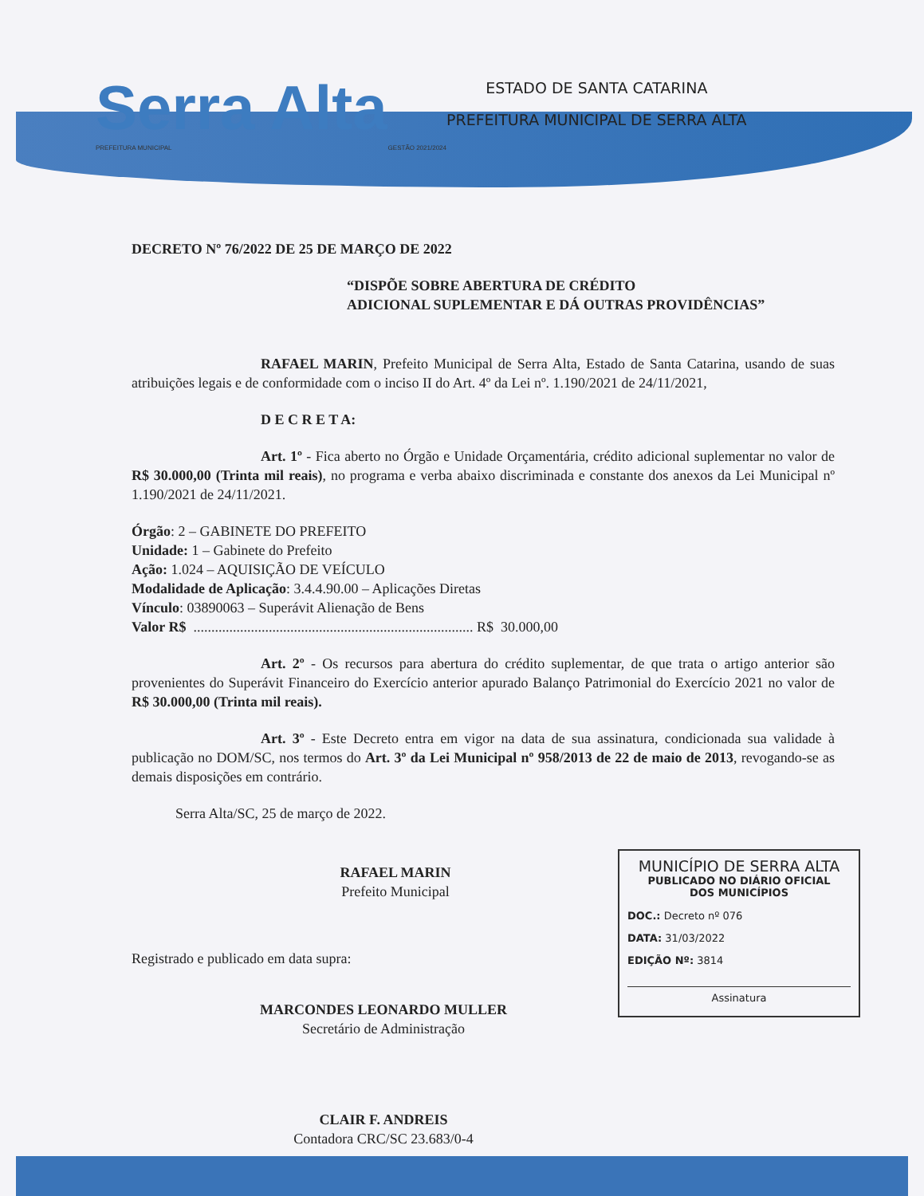Serra Alta
PREFEITURA MUNICIPAL GESTÃO 2021/2024
ESTADO DE SANTA CATARINA
PREFEITURA MUNICIPAL DE SERRA ALTA
DECRETO Nº 76/2022 DE 25 DE MARÇO DE 2022
“DISPÕE SOBRE ABERTURA DE CRÉDITO
ADICIONAL SUPLEMENTAR E DÁ OUTRAS PROVIDÊNCIAS”
RAFAEL MARIN, Prefeito Municipal de Serra Alta, Estado de Santa Catarina, usando de suas atribuições legais e de conformidade com o inciso II do Art. 4º da Lei nº. 1.190/2021 de 24/11/2021,
D E C R E T A:
Art. 1º - Fica aberto no Órgão e Unidade Orçamentária, crédito adicional suplementar no valor de R$ 30.000,00 (Trinta mil reais), no programa e verba abaixo discriminada e constante dos anexos da Lei Municipal nº 1.190/2021 de 24/11/2021.
Órgão: 2 – GABINETE DO PREFEITO
Unidade: 1 – Gabinete do Prefeito
Ação: 1.024 – AQUISIÇÃO DE VEÍCULO
Modalidade de Aplicação: 3.4.4.90.00 – Aplicações Diretas
Vínculo: 03890063 – Superávit Alienação de Bens
Valor R$ .............................................................................. R$ 30.000,00
Art. 2º - Os recursos para abertura do crédito suplementar, de que trata o artigo anterior são provenientes do Superávit Financeiro do Exercício anterior apurado Balanço Patrimonial do Exercício 2021 no valor de R$ 30.000,00 (Trinta mil reais).
Art. 3º - Este Decreto entra em vigor na data de sua assinatura, condicionada sua validade à publicação no DOM/SC, nos termos do Art. 3º da Lei Municipal nº 958/2013 de 22 de maio de 2013, revogando-se as demais disposições em contrário.
Serra Alta/SC, 25 de março de 2022.
RAFAEL MARIN
Prefeito Municipal
Registrado e publicado em data supra:
MARCONDES LEONARDO MULLER
Secretário de Administração
CLAIR F. ANDREIS
Contadora CRC/SC 23.683/0-4
MUNICÍPIO DE SERRA ALTA
PUBLICADO NO DIÁRIO OFICIAL
DOS MUNICÍPIOS
DOC.: Decreto nº 076
DATA: 31/03/2022
EDIÇÃO Nº: 3814
Assinatura